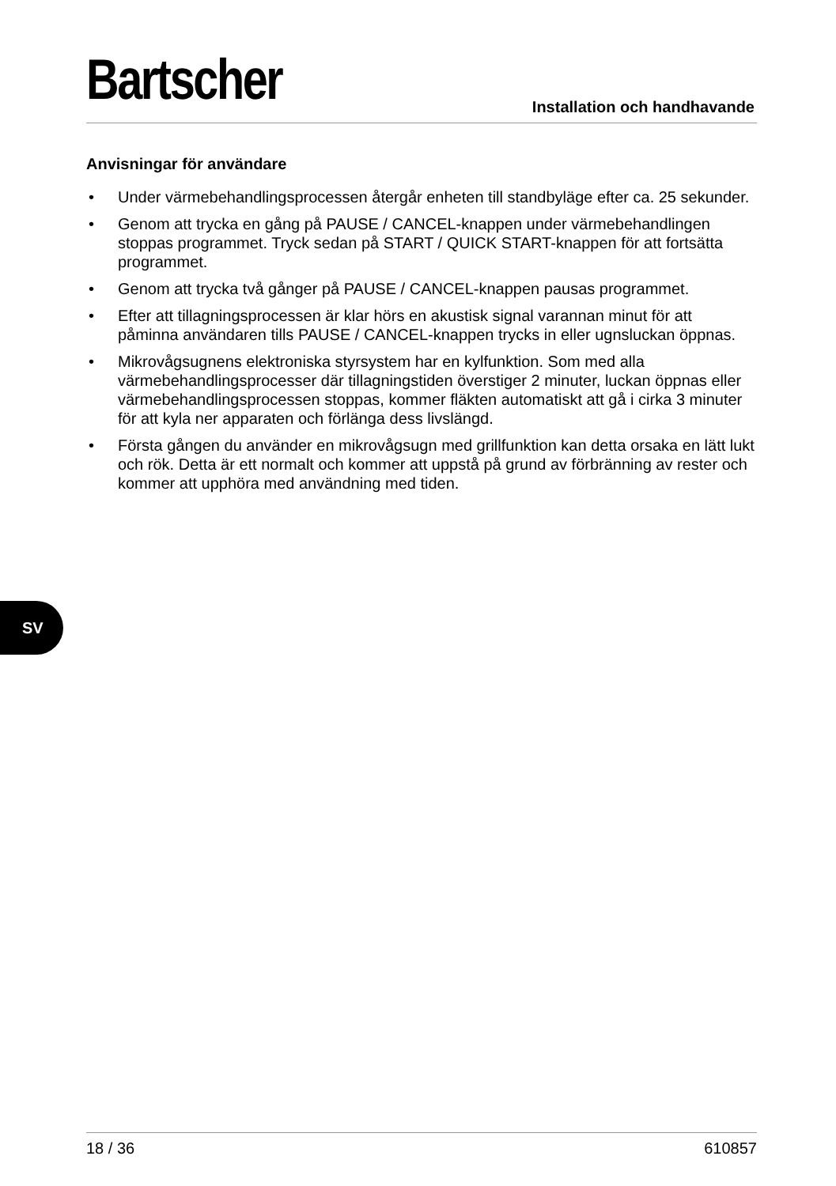Bartscher
Installation och handhavande
Anvisningar för användare
• Under värmebehandlingsprocessen återgår enheten till standbyläge efter ca. 25 sekunder.
• Genom att trycka en gång på PAUSE / CANCEL-knappen under värmebehandlingen stoppas programmet. Tryck sedan på START / QUICK START-knappen för att fortsätta programmet.
• Genom att trycka två gånger på PAUSE / CANCEL-knappen pausas programmet.
• Efter att tillagningsprocessen är klar hörs en akustisk signal varannan minut för att påminna användaren tills PAUSE / CANCEL-knappen trycks in eller ugnsluckan öppnas.
• Mikrovågsugnens elektroniska styrsystem har en kylfunktion. Som med alla värmebehandlingsprocesser där tillagningstiden överstiger 2 minuter, luckan öppnas eller värmebehandlingsprocessen stoppas, kommer fläkten automatiskt att gå i cirka 3 minuter för att kyla ner apparaten och förlänga dess livslängd.
• Första gången du använder en mikrovågsugn med grillfunktion kan detta orsaka en lätt lukt och rök. Detta är ett normalt och kommer att uppstå på grund av förbränning av rester och kommer att upphöra med användning med tiden.
SV
18 / 36 610857